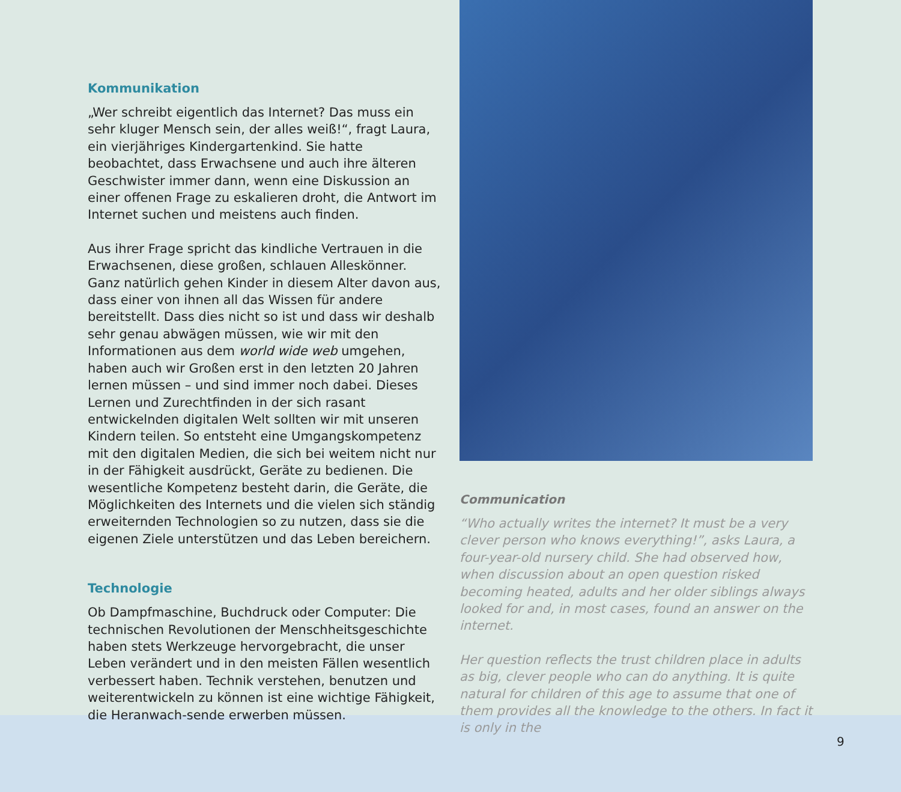Kommunikation
„Wer schreibt eigentlich das Internet? Das muss ein sehr kluger Mensch sein, der alles weiß!“, fragt Laura, ein vierjähriges Kindergartenkind. Sie hatte beobachtet, dass Erwachsene und auch ihre älteren Geschwister immer dann, wenn eine Diskussion an einer offenen Frage zu eskalieren droht, die Antwort im Internet suchen und meistens auch finden.
Aus ihrer Frage spricht das kindliche Vertrauen in die Erwachsenen, diese großen, schlauen Alleskönner. Ganz natürlich gehen Kinder in diesem Alter davon aus, dass einer von ihnen all das Wissen für andere bereitstellt. Dass dies nicht so ist und dass wir deshalb sehr genau abwägen müssen, wie wir mit den Informationen aus dem world wide web umgehen, haben auch wir Großen erst in den letzten 20 Jahren lernen müssen – und sind immer noch dabei. Dieses Lernen und Zurechtfinden in der sich rasant entwickelnden digitalen Welt sollten wir mit unseren Kindern teilen. So entsteht eine Umgangskompetenz mit den digitalen Medien, die sich bei weitem nicht nur in der Fähigkeit ausdrückt, Geräte zu bedienen. Die wesentliche Kompetenz besteht darin, die Geräte, die Möglichkeiten des Internets und die vielen sich ständig erweiternden Technologien so zu nutzen, dass sie die eigenen Ziele unterstützen und das Leben bereichern.
Technologie
Ob Dampfmaschine, Buchdruck oder Computer: Die technischen Revolutionen der Menschheitsgeschichte haben stets Werkzeuge hervorgebracht, die unser Leben verändert und in den meisten Fällen wesentlich verbessert haben. Technik verstehen, benutzen und weiterentwickeln zu können ist eine wichtige Fähigkeit, die Heranwach-sende erwerben müssen.
Communication
“Who actually writes the internet? It must be a very clever person who knows everything!”, asks Laura, a four-year-old nursery child. She had observed how, when discussion about an open question risked becoming heated, adults and her older siblings always looked for and, in most cases, found an answer on the internet.
Her question reflects the trust children place in adults as big, clever people who can do anything. It is quite natural for children of this age to assume that one of them provides all the knowledge to the others. In fact it is only in the
9